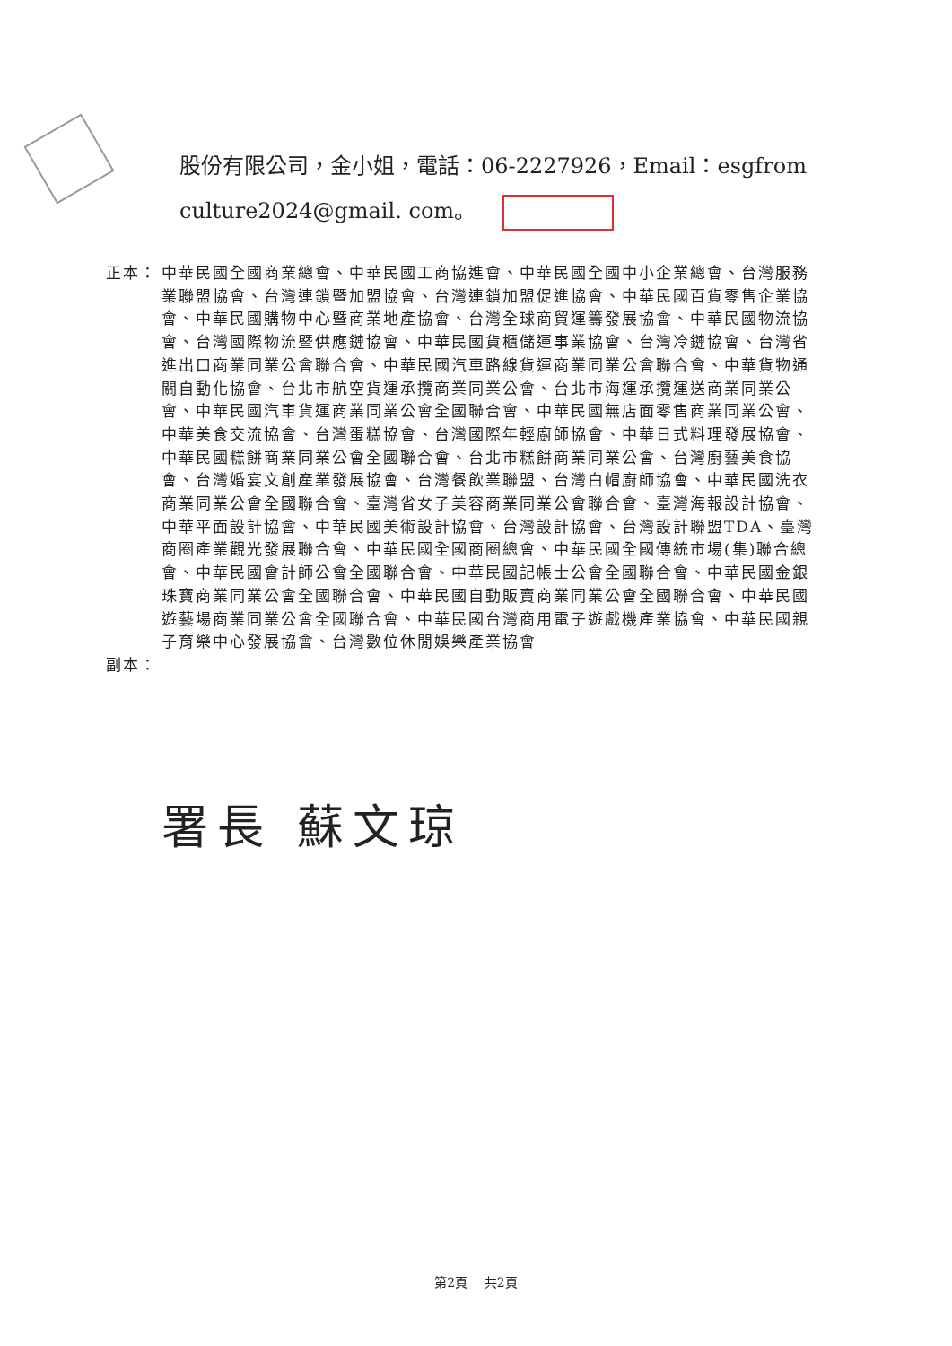股份有限公司，金小姐，電話：06-2227926，Email：esgfrom
culture2024@gmail. com。
正本： 中華民國全國商業總會、中華民國工商協進會、中華民國全國中小企業總會、台灣服務業聯盟協會、台灣連鎖暨加盟協會、台灣連鎖加盟促進協會、中華民國百貨零售企業協會、中華民國購物中心暨商業地產協會、台灣全球商貿運籌發展協會、中華民國物流協會、台灣國際物流暨供應鏈協會、中華民國貨櫃儲運事業協會、台灣冷鏈協會、台灣省進出口商業同業公會聯合會、中華民國汽車路線貨運商業同業公會聯合會、中華貨物通關自動化協會、台北市航空貨運承攬商業同業公會、台北市海運承攬運送商業同業公會、中華民國汽車貨運商業同業公會全國聯合會、中華民國無店面零售商業同業公會、中華美食交流協會、台灣蛋糕協會、台灣國際年輕廚師協會、中華日式料理發展協會、中華民國糕餅商業同業公會全國聯合會、台北市糕餅商業同業公會、台灣廚藝美食協會、台灣婚宴文創產業發展協會、台灣餐飲業聯盟、台灣白帽廚師協會、中華民國洗衣商業同業公會全國聯合會、臺灣省女子美容商業同業公會聯合會、臺灣海報設計協會、中華平面設計協會、中華民國美術設計協會、台灣設計協會、台灣設計聯盟TDA、臺灣商圈產業觀光發展聯合會、中華民國全國商圈總會、中華民國全國傳統市場(集)聯合總會、中華民國會計師公會全國聯合會、中華民國記帳士公會全國聯合會、中華民國金銀珠寶商業同業公會全國聯合會、中華民國自動販賣商業同業公會全國聯合會、中華民國遊藝場商業同業公會全國聯合會、中華民國台灣商用電子遊戲機產業協會、中華民國親子育樂中心發展協會、台灣數位休閒娛樂產業協會
副本：
署長 蘇文琼
第2頁　 共2頁